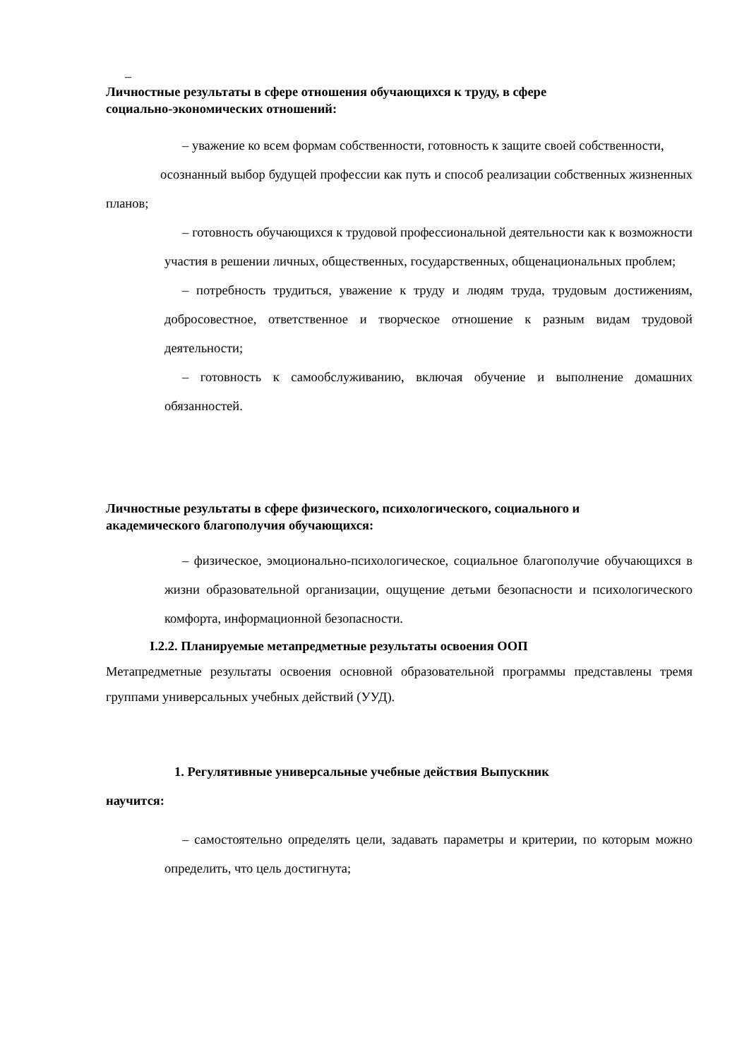–
Личностные результаты в сфере отношения обучающихся к труду, в сфере
социально-экономических отношений:
– уважение ко всем формам собственности, готовность к защите своей собственности,
осознанный выбор будущей профессии как путь и способ реализации собственных жизненных планов;
– готовность обучающихся к трудовой профессиональной деятельности как к возможности участия в решении личных, общественных, государственных, общенациональных проблем;
– потребность трудиться, уважение к труду и людям труда, трудовым достижениям, добросовестное, ответственное и творческое отношение к разным видам трудовой деятельности;
– готовность к самообслуживанию, включая обучение и выполнение домашних обязанностей.
Личностные результаты в сфере физического, психологического, социального и
академического благополучия обучающихся:
– физическое, эмоционально-психологическое, социальное благополучие обучающихся в жизни образовательной организации, ощущение детьми безопасности и психологического комфорта, информационной безопасности.
I.2.2. Планируемые метапредметные результаты освоения ООП
Метапредметные результаты освоения основной образовательной программы представлены тремя группами универсальных учебных действий (УУД).
1. Регулятивные универсальные учебные действия Выпускник
научится:
– самостоятельно определять цели, задавать параметры и критерии, по которым можно определить, что цель достигнута;